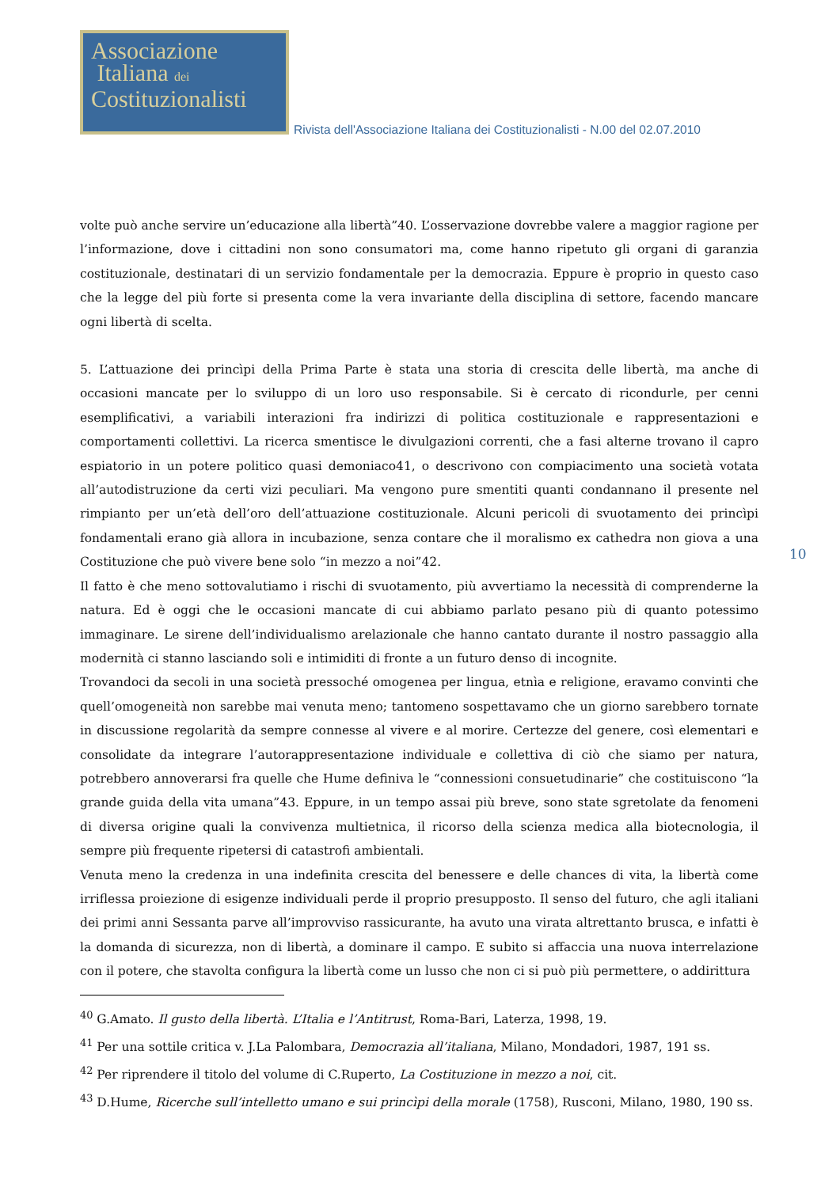Associazione
Italiana dei
Costituzionalisti
Rivista dell'Associazione Italiana dei Costituzionalisti - N.00 del 02.07.2010
10
volte può anche servire un’educazione alla libertà”40. L’osservazione dovrebbe valere a maggior ragione per l’informazione, dove i cittadini non sono consumatori ma, come hanno ripetuto gli organi di garanzia costituzionale, destinatari di un servizio fondamentale per la democrazia. Eppure è proprio in questo caso che la legge del più forte si presenta come la vera invariante della disciplina di settore, facendo mancare ogni libertà di scelta.
5. L’attuazione dei princìpi della Prima Parte è stata una storia di crescita delle libertà, ma anche di occasioni mancate per lo sviluppo di un loro uso responsabile. Si è cercato di ricondurle, per cenni esemplificativi, a variabili interazioni fra indirizzi di politica costituzionale e rappresentazioni e comportamenti collettivi. La ricerca smentisce le divulgazioni correnti, che a fasi alterne trovano il capro espiatorio in un potere politico quasi demoniaco41, o descrivono con compiacimento una società votata all’autodistruzione da certi vizi peculiari. Ma vengono pure smentiti quanti condannano il presente nel rimpianto per un’età dell’oro dell’attuazione costituzionale. Alcuni pericoli di svuotamento dei princìpi fondamentali erano già allora in incubazione, senza contare che il moralismo ex cathedra non giova a una Costituzione che può vivere bene solo “in mezzo a noi”42.
Il fatto è che meno sottovalutiamo i rischi di svuotamento, più avvertiamo la necessità di comprenderne la natura. Ed è oggi che le occasioni mancate di cui abbiamo parlato pesano più di quanto potessimo immaginare. Le sirene dell’individualismo arelazionale che hanno cantato durante il nostro passaggio alla modernità ci stanno lasciando soli e intimiditi di fronte a un futuro denso di incognite.
Trovandoci da secoli in una società pressoché omogenea per lingua, etnìa e religione, eravamo convinti che quell’omogeneità non sarebbe mai venuta meno; tantomeno sospettavamo che un giorno sarebbero tornate in discussione regolarità da sempre connesse al vivere e al morire. Certezze del genere, così elementari e consolidate da integrare l’autorappresentazione individuale e collettiva di ciò che siamo per natura, potrebbero annoverarsi fra quelle che Hume definiva le “connessioni consuetudinarie” che costituiscono “la grande guida della vita umana”43. Eppure, in un tempo assai più breve, sono state sgretolate da fenomeni di diversa origine quali la convivenza multietnica, il ricorso della scienza medica alla biotecnologia, il sempre più frequente ripetersi di catastrofi ambientali.
Venuta meno la credenza in una indefinita crescita del benessere e delle chances di vita, la libertà come irriflessa proiezione di esigenze individuali perde il proprio presupposto. Il senso del futuro, che agli italiani dei primi anni Sessanta parve all’improvviso rassicurante, ha avuto una virata altrettanto brusca, e infatti è la domanda di sicurezza, non di libertà, a dominare il campo. E subito si affaccia una nuova interrelazione con il potere, che stavolta configura la libertà come un lusso che non ci si può più permettere, o addirittura
<sup>40</sup> G.Amato. Il gusto della libertà. L’Italia e l’Antitrust, Roma-Bari, Laterza, 1998, 19.
<sup>41</sup> Per una sottile critica v. J.La Palombara, Democrazia all’italiana, Milano, Mondadori, 1987, 191 ss.
<sup>42</sup> Per riprendere il titolo del volume di C.Ruperto, La Costituzione in mezzo a noi, cit.
<sup>43</sup> D.Hume, Ricerche sull’intelletto umano e sui princìpi della morale (1758), Rusconi, Milano, 1980, 190 ss.